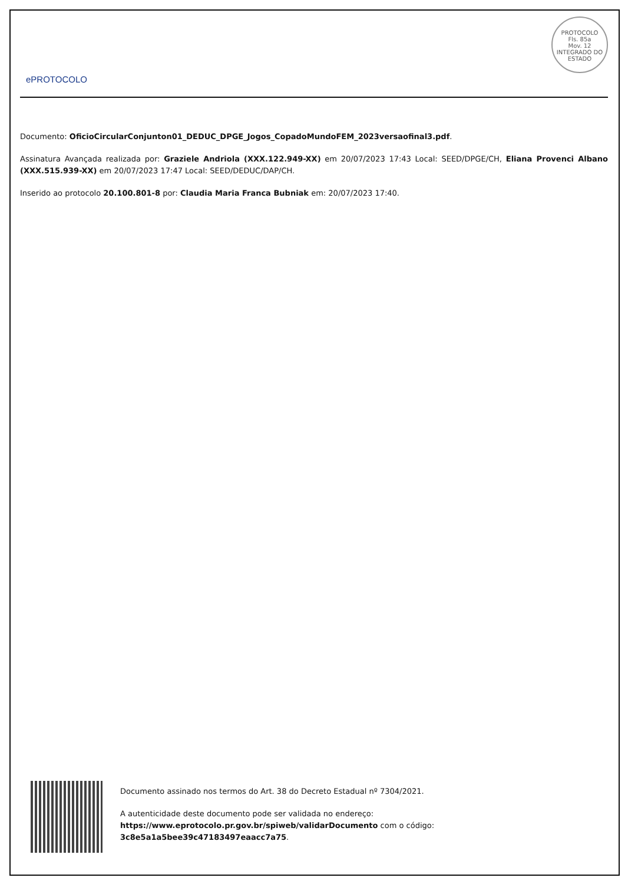ePROTOCOLO
PROTOCOLO
Fls. 85a
Mov. 12
INTEGRADO DO ESTADO
Documento: OficioCircularConjunton01_DEDUC_DPGE_Jogos_CopadoMundoFEM_2023versaofinal3.pdf.
Assinatura Avançada realizada por: Graziele Andriola (XXX.122.949-XX) em 20/07/2023 17:43 Local: SEED/DPGE/CH, Eliana Provenci Albano (XXX.515.939-XX) em 20/07/2023 17:47 Local: SEED/DEDUC/DAP/CH.
Inserido ao protocolo 20.100.801-8 por: Claudia Maria Franca Bubniak em: 20/07/2023 17:40.
Documento assinado nos termos do Art. 38 do Decreto Estadual nº 7304/2021.
A autenticidade deste documento pode ser validada no endereço:
https://www.eprotocolo.pr.gov.br/spiweb/validarDocumento com o código:
3c8e5a1a5bee39c47183497eaacc7a75.